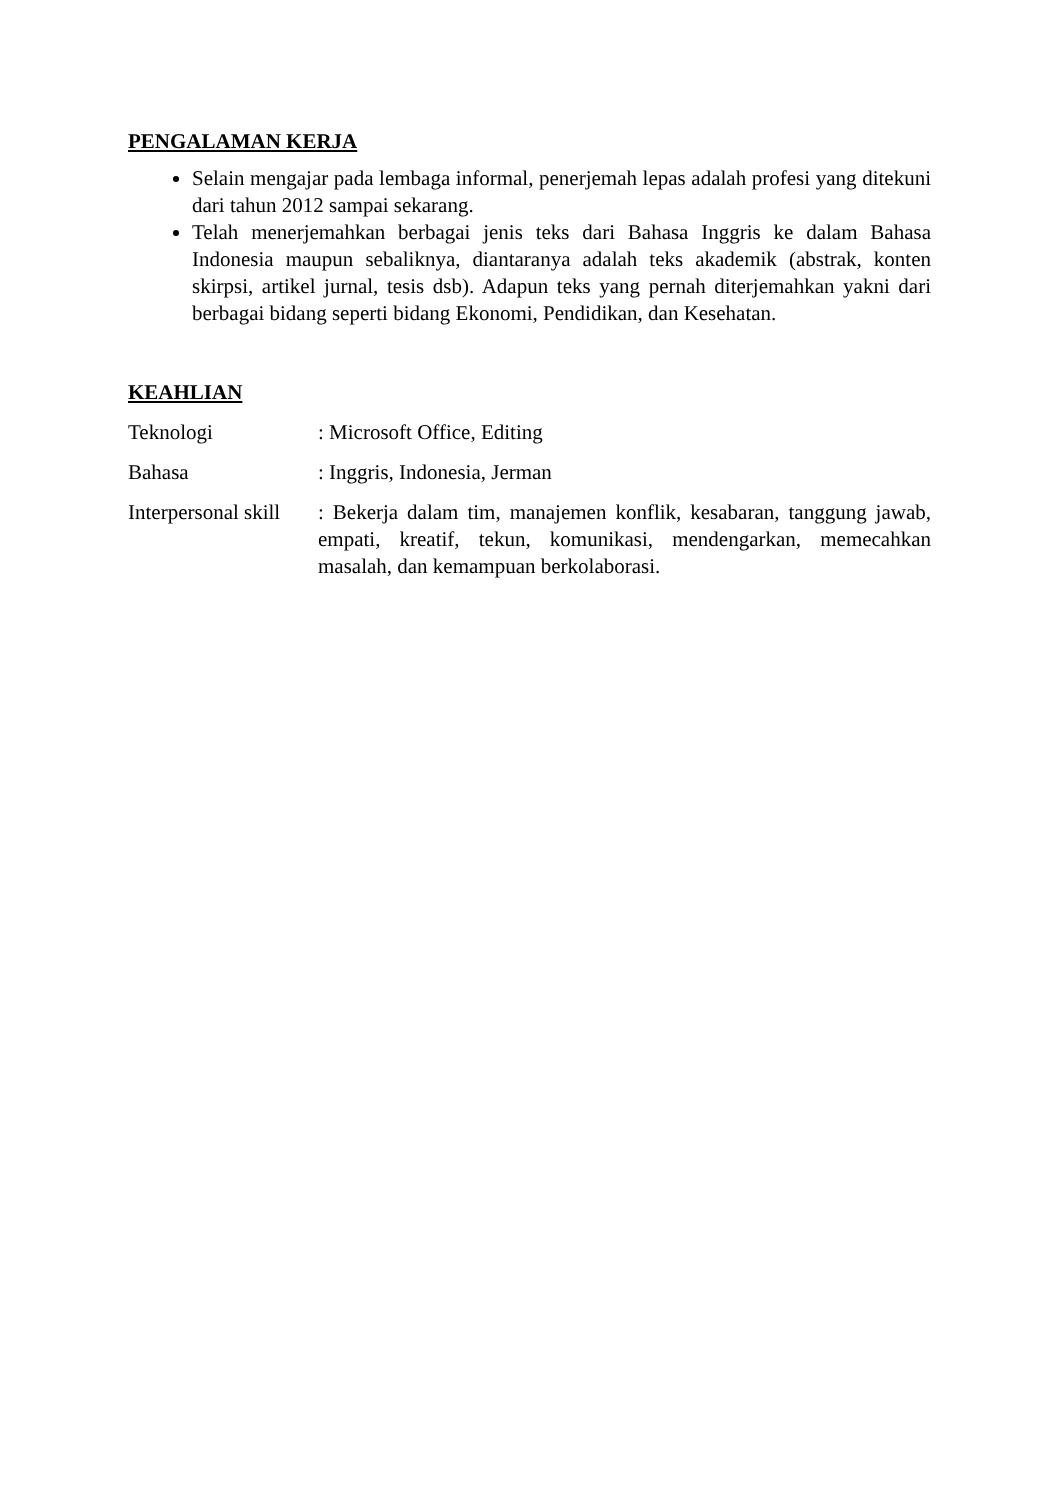PENGALAMAN KERJA
Selain mengajar pada lembaga informal, penerjemah lepas adalah profesi yang ditekuni dari tahun 2012 sampai sekarang.
Telah menerjemahkan berbagai jenis teks dari Bahasa Inggris ke dalam Bahasa Indonesia maupun sebaliknya, diantaranya adalah teks akademik (abstrak, konten skirpsi, artikel jurnal, tesis dsb). Adapun teks yang pernah diterjemahkan yakni dari berbagai bidang seperti bidang Ekonomi, Pendidikan, dan Kesehatan.
KEAHLIAN
Teknologi : Microsoft Office, Editing
Bahasa : Inggris, Indonesia, Jerman
Interpersonal skill
: Bekerja dalam tim, manajemen konflik, kesabaran, tanggung jawab, empati, kreatif, tekun, komunikasi, mendengarkan, memecahkan masalah, dan kemampuan berkolaborasi.